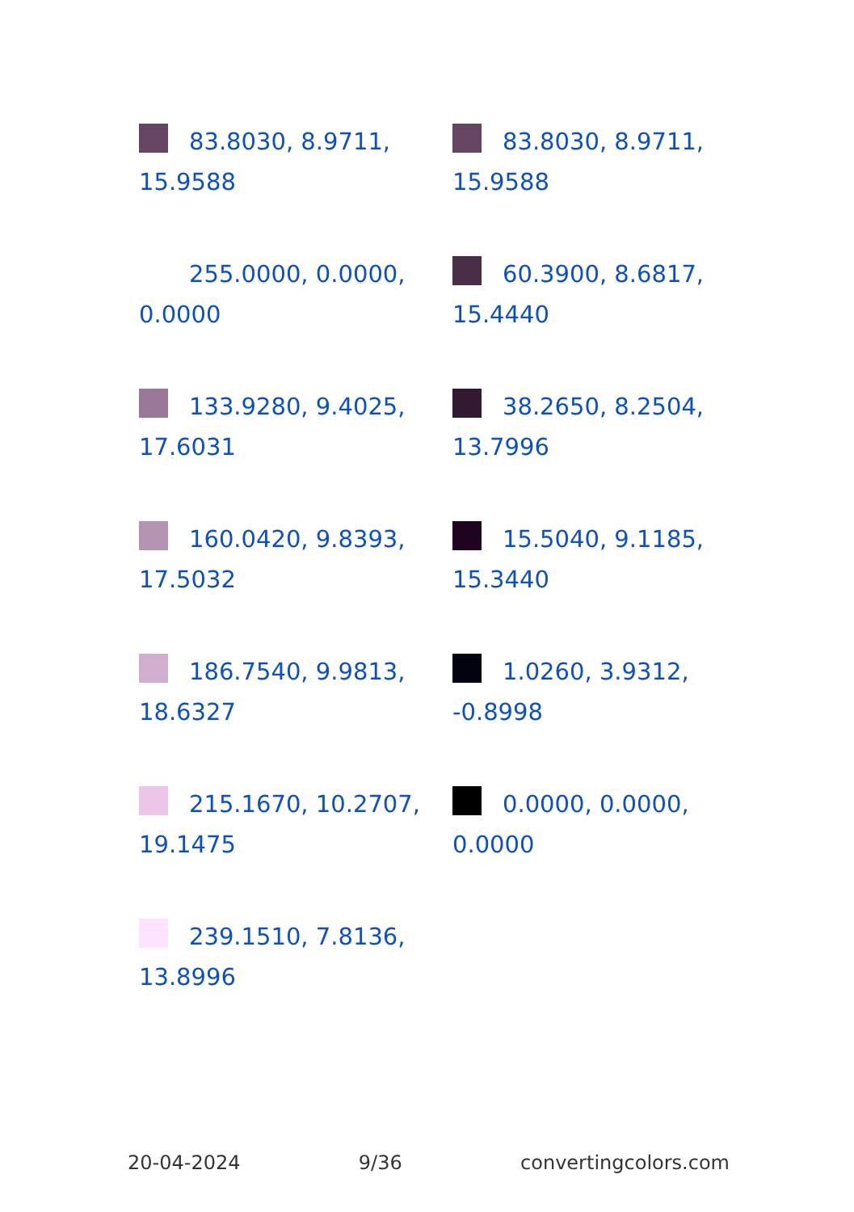83.8030, 8.9711, 15.9588
83.8030, 8.9711, 15.9588
255.0000, 0.0000, 0.0000
60.3900, 8.6817, 15.4440
133.9280, 9.4025, 17.6031
38.2650, 8.2504, 13.7996
160.0420, 9.8393, 17.5032
15.5040, 9.1185, 15.3440
186.7540, 9.9813, 18.6327
1.0260, 3.9312, -0.8998
215.1670, 10.2707, 19.1475
0.0000, 0.0000, 0.0000
239.1510, 7.8136, 13.8996
20-04-2024 9/36 convertingcolors.com